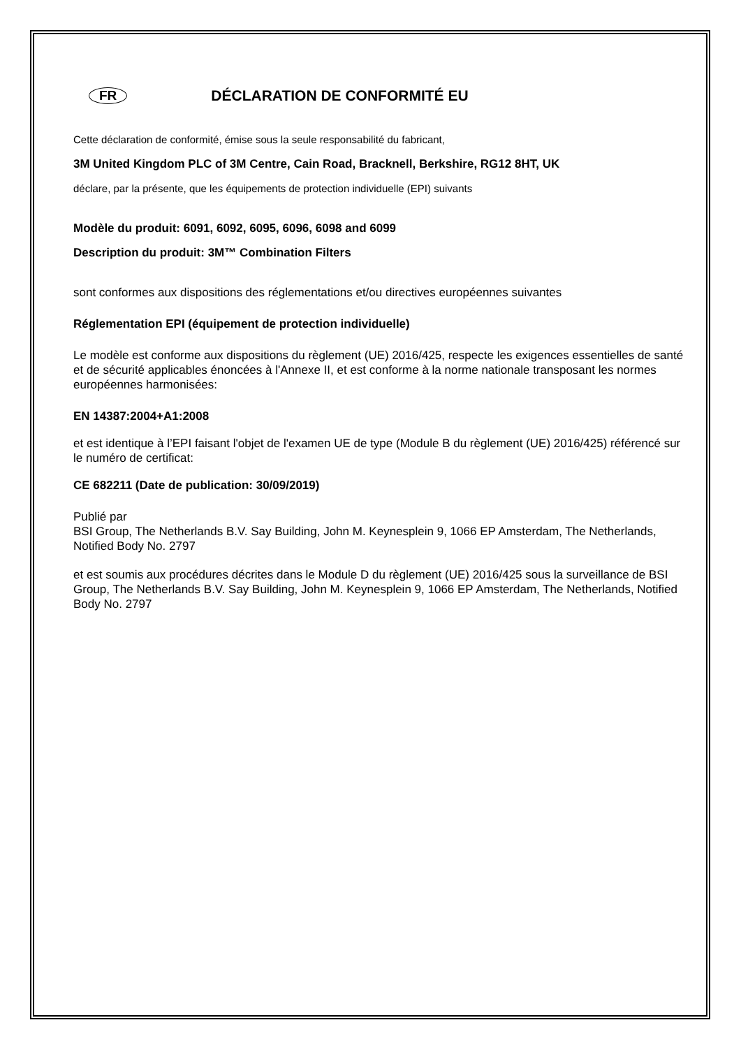FR DÉCLARATION DE CONFORMITÉ EU
Cette déclaration de conformité, émise sous la seule responsabilité du fabricant,
3M United Kingdom PLC of 3M Centre, Cain Road, Bracknell, Berkshire, RG12 8HT, UK
déclare, par la présente, que les équipements de protection individuelle (EPI) suivants
Modèle du produit: 6091, 6092, 6095, 6096, 6098 and 6099
Description du produit: 3M™ Combination Filters
sont conformes aux dispositions des réglementations et/ou directives européennes suivantes
Réglementation EPI (équipement de protection individuelle)
Le modèle est conforme aux dispositions du règlement (UE) 2016/425, respecte les exigences essentielles de santé et de sécurité applicables énoncées à l'Annexe II, et est conforme à la norme nationale transposant les normes européennes harmonisées:
EN 14387:2004+A1:2008
et est identique à l’EPI faisant l'objet de l'examen UE de type (Module B du règlement (UE) 2016/425) référencé sur le numéro de certificat:
CE 682211 (Date de publication: 30/09/2019)
Publié par
BSI Group, The Netherlands B.V. Say Building, John M. Keynesplein 9, 1066 EP Amsterdam, The Netherlands, Notified Body No. 2797
et est soumis aux procédures décrites dans le Module D du règlement (UE) 2016/425 sous la surveillance de BSI Group, The Netherlands B.V. Say Building, John M. Keynesplein 9, 1066 EP Amsterdam, The Netherlands, Notified Body No. 2797